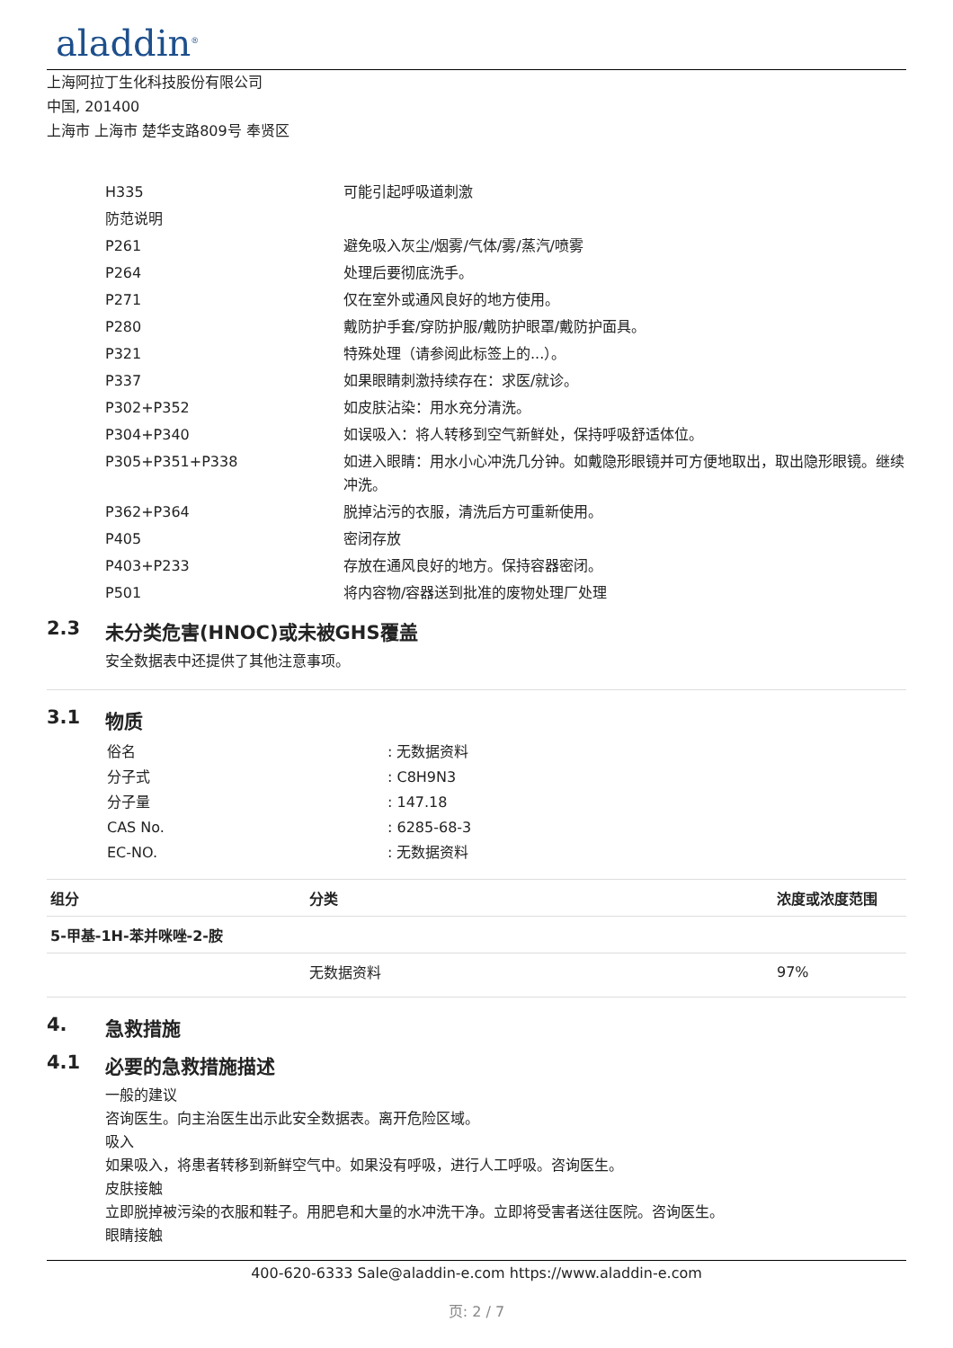aladdin<sup>®</sup>
上海阿拉丁生化科技股份有限公司
中国, 201400
上海市 上海市 楚华支路809号 奉贤区
| H335 | 可能引起呼吸道刺激 |
| 防范说明 | |
| P261 | 避免吸入灰尘/烟雾/气体/雾/蒸汽/喷雾 |
| P264 | 处理后要彻底洗手。 |
| P271 | 仅在室外或通风良好的地方使用。 |
| P280 | 戴防护手套/穿防护服/戴防护眼罩/戴防护面具。 |
| P321 | 特殊处理（请参阅此标签上的...）。 |
| P337 | 如果眼睛刺激持续存在：求医/就诊。 |
| P302+P352 | 如皮肤沾染：用水充分清洗。 |
| P304+P340 | 如误吸入：将人转移到空气新鲜处，保持呼吸舒适体位。 |
| P305+P351+P338 | 如进入眼睛：用水小心冲洗几分钟。如戴隐形眼镜并可方便地取出，取出隐形眼镜。继续冲洗。 |
| P362+P364 | 脱掉沾污的衣服，清洗后方可重新使用。 |
| P405 | 密闭存放 |
| P403+P233 | 存放在通风良好的地方。保持容器密闭。 |
| P501 | 将内容物/容器送到批准的废物处理厂处理 |
2.3 未分类危害(HNOC)或未被GHS覆盖
安全数据表中还提供了其他注意事项。
3.1 物质
| 俗名 | : 无数据资料 |
| 分子式 | : C8H9N3 |
| 分子量 | : 147.18 |
| CAS No. | : 6285-68-3 |
| EC-NO. | : 无数据资料 |
| 组分 | 分类 | 浓度或浓度范围 |
| --- | --- | --- |
| 5-甲基-1H-苯并咪唑-2-胺 | | |
| | 无数据资料 | 97% |
4. 急救措施
4.1 必要的急救措施描述
一般的建议
咨询医生。向主治医生出示此安全数据表。离开危险区域。
吸入
如果吸入，将患者转移到新鲜空气中。如果没有呼吸，进行人工呼吸。咨询医生。
皮肤接触
立即脱掉被污染的衣服和鞋子。用肥皂和大量的水冲洗干净。立即将受害者送往医院。咨询医生。
眼睛接触
400-620-6333 Sale@aladdin-e.com https://www.aladdin-e.com
页: 2 / 7